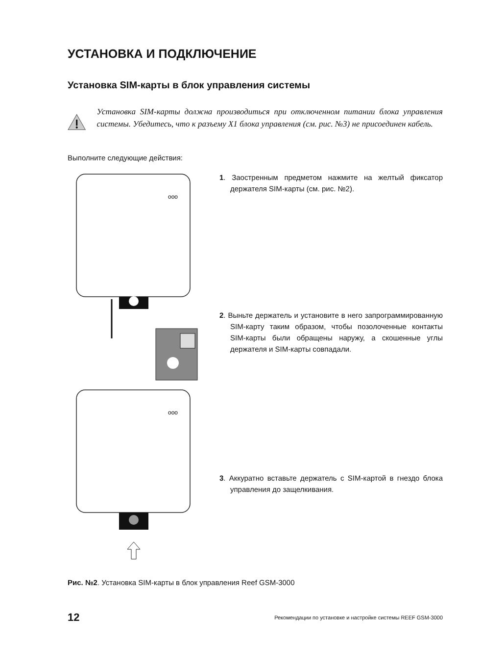УСТАНОВКА И ПОДКЛЮЧЕНИЕ
Установка SIM-карты в блок управления системы
Установка SIM-карты должна производиться при отключенном питании блока управления системы. Убедитесь, что к разъему X1 блока управления (см. рис. №3) не присоединен кабель.
Выполните следующие действия:
ooo
ooo
1. Заостренным предметом нажмите на желтый фиксатор держателя SIM-карты (см. рис. №2).
2. Выньте держатель и установите в него запрограммированную SIM-карту таким образом, чтобы позолоченные контакты SIM-карты были обращены наружу, а скошенные углы держателя и SIM-карты совпадали.
3. Аккуратно вставьте держатель с SIM-картой в гнездо блока управления до защелкивания.
Рис. №2. Установка SIM-карты в блок управления Reef GSM-3000
12 Рекомендации по установке и настройке системы REEF GSM-3000